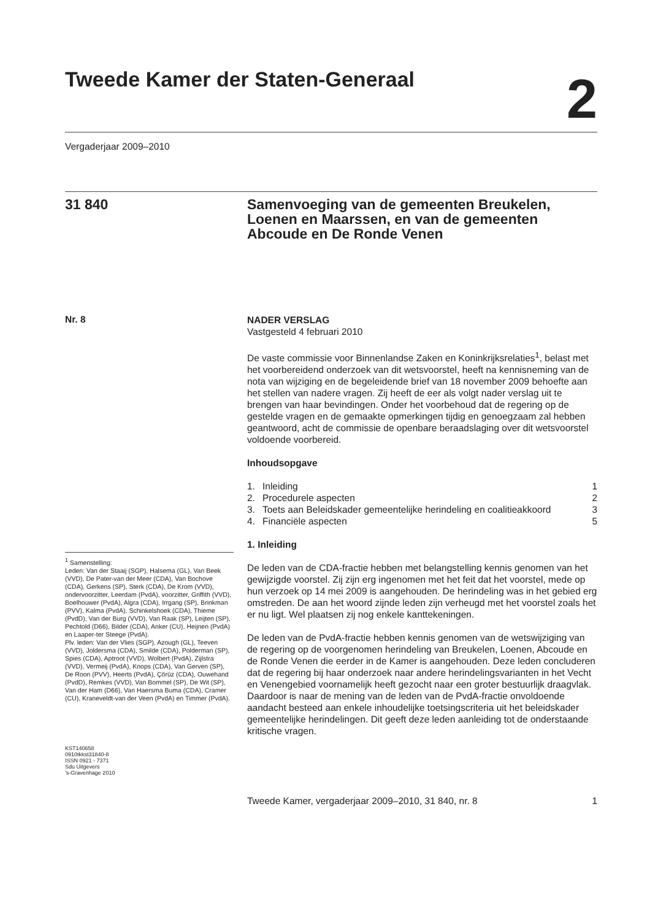Tweede Kamer der Staten-Generaal
2
Vergaderjaar 2009–2010
31 840
Samenvoeging van de gemeenten Breukelen, Loenen en Maarssen, en van de gemeenten Abcoude en De Ronde Venen
Nr. 8
<sup>1</sup> Samenstelling:
Leden: Van der Staaij (SGP), Halsema (GL), Van Beek (VVD), De Pater-van der Meer (CDA), Van Bochove (CDA), Gerkens (SP), Sterk (CDA), De Krom (VVD), ondervoorzitter, Leerdam (PvdA), voorzitter, Griffith (VVD), Boelhouwer (PvdA), Algra (CDA), Irrgang (SP), Brinkman (PVV), Kalma (PvdA), Schinkelshoek (CDA), Thieme (PvdD), Van der Burg (VVD), Van Raak (SP), Leijten (SP), Pechtold (D66), Bilder (CDA), Anker (CU), Heijnen (PvdA) en Laaper-ter Steege (PvdA).
Plv. leden: Van der Vlies (SGP), Azough (GL), Teeven (VVD), Joldersma (CDA), Smilde (CDA), Polderman (SP), Spies (CDA), Aptroot (VVD), Wolbert (PvdA), Zijlstra (VVD), Vermeij (PvdA), Knops (CDA), Van Gerven (SP), De Roon (PVV), Heerts (PvdA), Çörüz (CDA), Ouwehand (PvdD), Remkes (VVD), Van Bommel (SP), De Wit (SP), Van der Ham (D66), Van Haersma Buma (CDA), Cramer (CU), Kraneveldt-van der Veen (PvdA) en Timmer (PvdA).
KST140658
0910tkkst31840-8
ISSN 0921 - 7371
Sdu Uitgevers
’s-Gravenhage 2010
NADER VERSLAG
Vastgesteld 4 februari 2010
De vaste commissie voor Binnenlandse Zaken en Koninkrijksrelaties<sup>1</sup>, belast met het voorbereidend onderzoek van dit wetsvoorstel, heeft na kennisneming van de nota van wijziging en de begeleidende brief van 18 november 2009 behoefte aan het stellen van nadere vragen. Zij heeft de eer als volgt nader verslag uit te brengen van haar bevindingen. Onder het voorbehoud dat de regering op de gestelde vragen en de gemaakte opmerkingen tijdig en genoegzaam zal hebben geantwoord, acht de commissie de openbare beraadslaging over dit wetsvoorstel voldoende voorbereid.
Inhoudsopgave
| 1. | Inleiding | 1 |
| 2. | Procedurele aspecten | 2 |
| 3. | Toets aan Beleidskader gemeentelijke herindeling en coalitieakkoord | 3 |
| 4. | Financiële aspecten | 5 |
1. Inleiding
De leden van de CDA-fractie hebben met belangstelling kennis genomen van het gewijzigde voorstel. Zij zijn erg ingenomen met het feit dat het voorstel, mede op hun verzoek op 14 mei 2009 is aangehouden. De herindeling was in het gebied erg omstreden. De aan het woord zijnde leden zijn verheugd met het voorstel zoals het er nu ligt. Wel plaatsen zij nog enkele kanttekeningen.
De leden van de PvdA-fractie hebben kennis genomen van de wetswijziging van de regering op de voorgenomen herindeling van Breukelen, Loenen, Abcoude en de Ronde Venen die eerder in de Kamer is aangehouden. Deze leden concluderen dat de regering bij haar onderzoek naar andere herindelingsvarianten in het Vecht en Venengebied voornamelijk heeft gezocht naar een groter bestuurlijk draagvlak. Daardoor is naar de mening van de leden van de PvdA-fractie onvoldoende aandacht besteed aan enkele inhoudelijke toetsingscriteria uit het beleidskader gemeentelijke herindelingen. Dit geeft deze leden aanleiding tot de onderstaande kritische vragen.
Tweede Kamer, vergaderjaar 2009–2010, 31 840, nr. 8 1